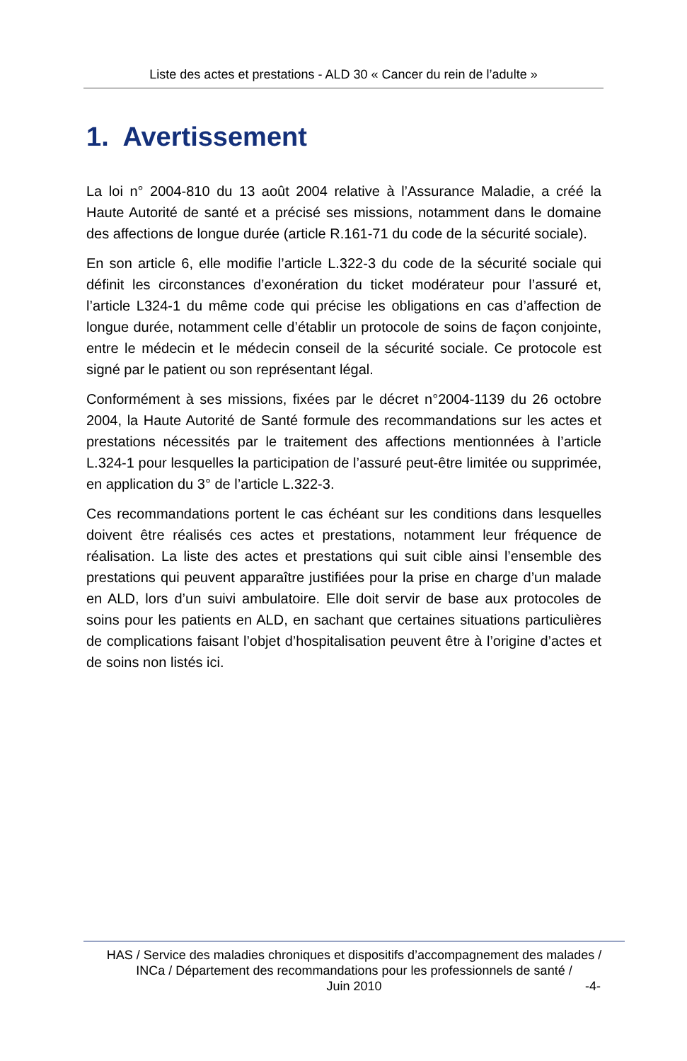Liste des actes et prestations - ALD 30 « Cancer du rein de l’adulte »
1. Avertissement
La loi n° 2004-810 du 13 août 2004 relative à l’Assurance Maladie, a créé la Haute Autorité de santé et a précisé ses missions, notamment dans le domaine des affections de longue durée (article R.161-71 du code de la sécurité sociale).
En son article 6, elle modifie l’article L.322-3 du code de la sécurité sociale qui définit les circonstances d’exonération du ticket modérateur pour l’assuré et, l’article L324-1 du même code qui précise les obligations en cas d’affection de longue durée, notamment celle d’établir un protocole de soins de façon conjointe, entre le médecin et le médecin conseil de la sécurité sociale. Ce protocole est signé par le patient ou son représentant légal.
Conformément à ses missions, fixées par le décret n°2004-1139 du 26 octobre 2004, la Haute Autorité de Santé formule des recommandations sur les actes et prestations nécessités par le traitement des affections mentionnées à l’article L.324-1 pour lesquelles la participation de l’assuré peut-être limitée ou supprimée, en application du 3° de l’article L.322-3.
Ces recommandations portent le cas échéant sur les conditions dans lesquelles doivent être réalisés ces actes et prestations, notamment leur fréquence de réalisation. La liste des actes et prestations qui suit cible ainsi l’ensemble des prestations qui peuvent apparaître justifiées pour la prise en charge d’un malade en ALD, lors d’un suivi ambulatoire. Elle doit servir de base aux protocoles de soins pour les patients en ALD, en sachant que certaines situations particulières de complications faisant l’objet d’hospitalisation peuvent être à l’origine d’actes et de soins non listés ici.
HAS / Service des maladies chroniques et dispositifs d’accompagnement des malades /
INCa / Département des recommandations pour les professionnels de santé /
Juin 2010
-4-